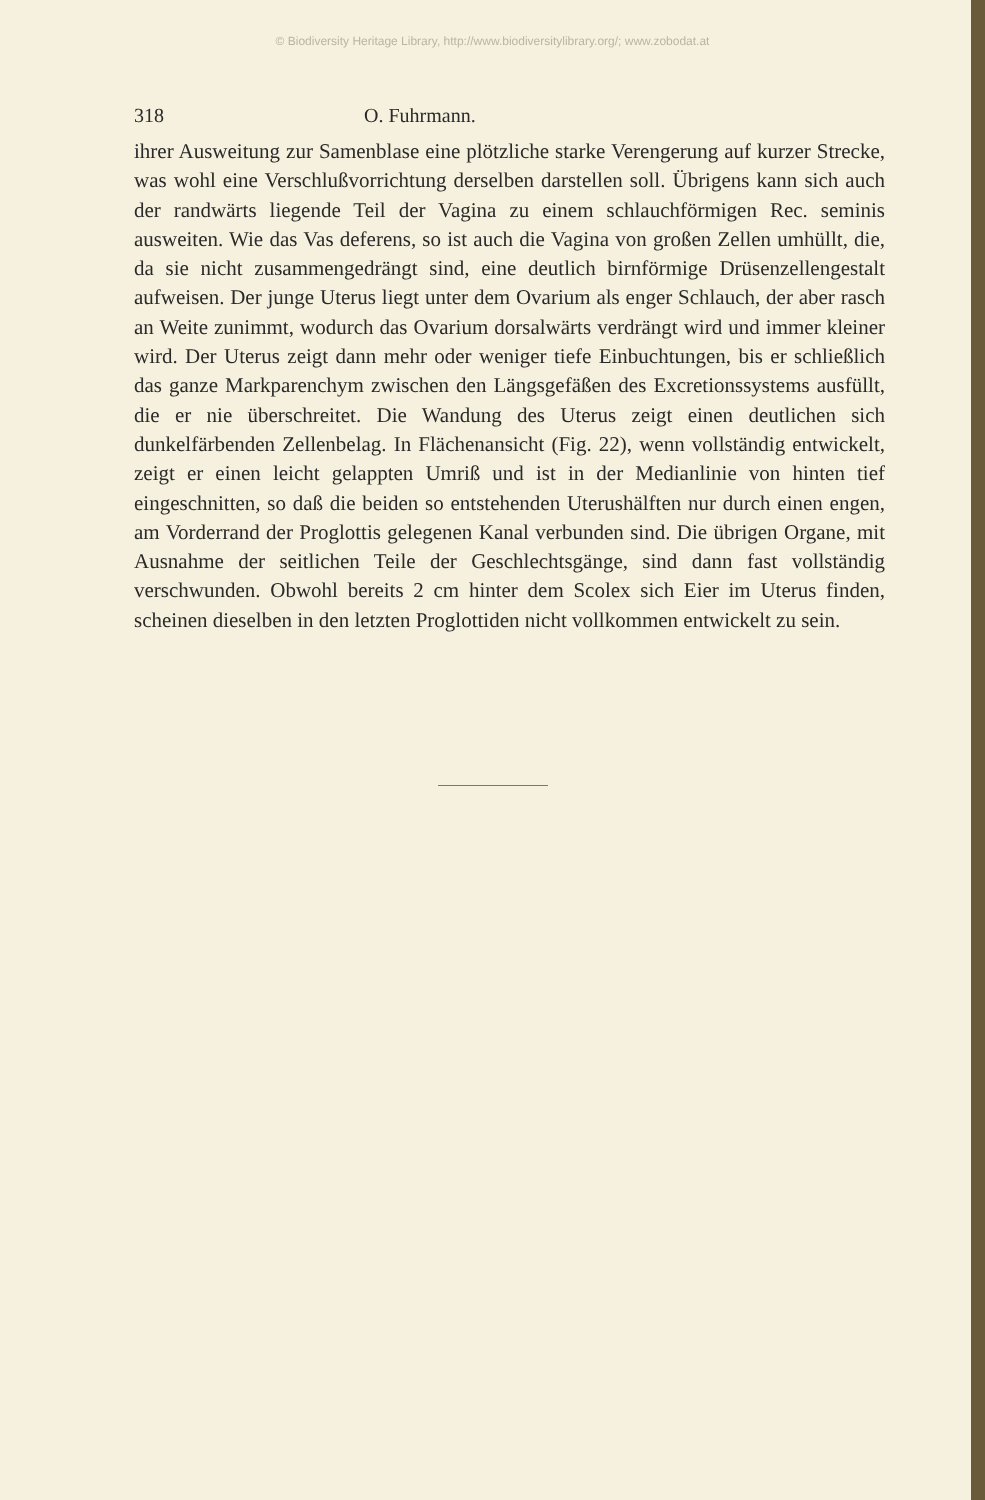© Biodiversity Heritage Library, http://www.biodiversitylibrary.org/; www.zobodat.at
318 O. Fuhrmann.
ihrer Ausweitung zur Samenblase eine plötzliche starke Verengerung auf kurzer Strecke, was wohl eine Verschlußvorrichtung derselben darstellen soll. Übrigens kann sich auch der randwärts liegende Teil der Vagina zu einem schlauchförmigen Rec. seminis ausweiten. Wie das Vas deferens, so ist auch die Vagina von großen Zellen umhüllt, die, da sie nicht zusammengedrängt sind, eine deutlich birnförmige Drüsenzellengestalt aufweisen. Der junge Uterus liegt unter dem Ovarium als enger Schlauch, der aber rasch an Weite zunimmt, wodurch das Ovarium dorsalwärts verdrängt wird und immer kleiner wird. Der Uterus zeigt dann mehr oder weniger tiefe Einbuchtungen, bis er schließlich das ganze Markparenchym zwischen den Längsgefäßen des Excretionssystems ausfüllt, die er nie überschreitet. Die Wandung des Uterus zeigt einen deutlichen sich dunkelfärbenden Zellenbelag. In Flächenansicht (Fig. 22), wenn vollständig entwickelt, zeigt er einen leicht gelappten Umriß und ist in der Medianlinie von hinten tief eingeschnitten, so daß die beiden so entstehenden Uterushälften nur durch einen engen, am Vorderrand der Proglottis gelegenen Kanal verbunden sind. Die übrigen Organe, mit Ausnahme der seitlichen Teile der Geschlechtsgänge, sind dann fast vollständig verschwunden. Obwohl bereits 2 cm hinter dem Scolex sich Eier im Uterus finden, scheinen dieselben in den letzten Proglottiden nicht vollkommen entwickelt zu sein.